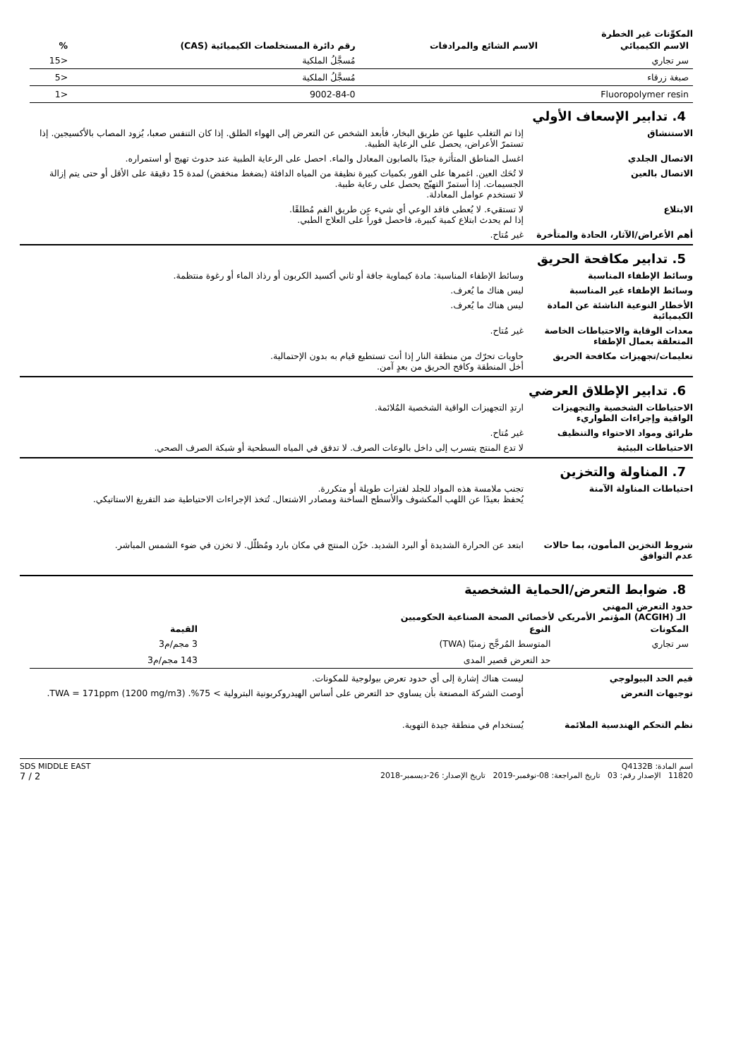المكوِّنات غير الخطرة
| الاسم الكيميائي | الاسم الشائع والمرادفات | رقم دائرة المستخلصات الكيميائية (CAS) | % |
| --- | --- | --- | --- |
| سر تجاري | | مُسجَّلُ الملكية | <15 |
| صبغة زرقاء | | مُسجَّلُ الملكية | <5 |
| Fluoropolymer resin | | 9002-84-0 | <1 |
4. تدابير الإسعاف الأولي
الاستنشاق إذا تم التغلب عليها عن طريق البخار، فأبعد الشخص عن التعرض إلى الهواء الطلق. إذا كان التنفس صعبا، يُزود المصاب بالأكسيجين. إذا تستمرّ الأعراض، يحصل على الرعاية الطبية.
الاتصال الجلدي اغسل المناطق المتأثرة جيدًا بالصابون المعادل والماء. احصل على الرعاية الطبية عند حدوث تهيج أو استمراره.
الاتصال بالعين لا تُحَك العين. اغمرها على الفور بكميات كبيرة نظيفة من المياه الدافئة (بضغط منخفض) لمدة 15 دقيقة على الأقل أو حتى يتم إزالة الجسيمات. إذا أستمرّ التهيّج يحصل على رعاية طبية.
لا تستخدم عوامل المعادلة.
الابتلاع لا تستقيء. لا يُعطى فاقد الوعي أي شيء عن طريق الفم مُطلقًا.
إذا لم يحدث ابتلاع كمية كبيرة، فاحصل فوراً على العلاج الطبي.
أهم الأعراض/الآثار، الحادة والمتأخرة
غير مُتاح.
5. تدابير مكافحة الحريق
وسائط الإطفاء المناسبة وسائط الإطفاء المناسبة: مادة كيماوية جافة أو ثاني أكسيد الكربون أو رذاذ الماء أو رغوة منتظمة.
وسائط الإطفاء غير المناسبة ليس هناك ما يُعرف.
الأخطار النوعية الناشئة عن المادة الكيميائية
ليس هناك ما يُعرف.
معدات الوقاية والاحتياطات الخاصة المتعلقة بعمال الإطفاء
غير مُتاح.
تعليمات/تجهيزات مكافحة الحريق حاويات تحرّك من منطقة النار إذا أنت تستطيع قيام به بدون الإحتمالية.
أخل المنطقة وكافح الحريق من بعدٍ آمن.
6. تدابير الإطلاق العرضي
الاحتياطات الشخصية والتجهيزات الواقية وإجراءات الطواريء
ارتدِ التجهيزات الواقية الشخصية المُلائمة.
طرائق ومواد الاحتواء والتنظيف غير مُتاح.
الاحتياطات البيئية لا تدع المنتج يتسرب إلى داخل بالوعات الصرف. لا تدفق في المياه السطحية أو شبكة الصرف الصحي.
7. المناولة والتخزين
احتياطات المناولة الآمنة تجنب ملامسة هذه المواد للجلد لفترات طويلة أو متكررة.
يُحفظ بعيدًا عن اللهب المكشوف والأسطح الساخنة ومصادر الاشتعال. تُتخذ الإجراءات الاحتياطية ضد التفريغ الاستاتيكي.
شروط التخزين المأمون، بما حالات عدم التوافق
ابتعد عن الحرارة الشديدة أو البرد الشديد. خزّن المنتج في مكان بارد ومُظلّل. لا تخزن في ضوء الشمس المباشر.
8. ضوابط التعرض/الحماية الشخصية
حدود التعرض المهني
الـ (ACGIH) المؤتمر الأمريكي لأخصائي الصحة الصناعية الحكوميين
| المكونات | النوع | القيمة |
| --- | --- | --- |
| سر تجاري | المتوسط المُرجَّح زمنيًا (TWA) | 3 مجم/م3 |
| | حد التعرض قصير المدى | 143 مجم/م3 |
قيم الحد البيولوجي ليست هناك إشارة إلى أي حدود تعرض بيولوجية للمكونات.
توجيهات التعرض أوصت الشركة المصنعة بأن يساوي حد التعرض على أساس الهيدروكربونية البترولية > 75%. TWA = 171ppm (1200 mg/m3).
نظم التحكم الهندسية الملائمة يُستخدام في منطقة جيدة التهوية.
اسم المادة: Q4132B
11820 الإصدار رقم: 03 تاريخ المراجعة: 08-نوفمبر-2019 تاريخ الإصدار: 26-ديسمبر-2018
SDS MIDDLE EAST
2 / 7